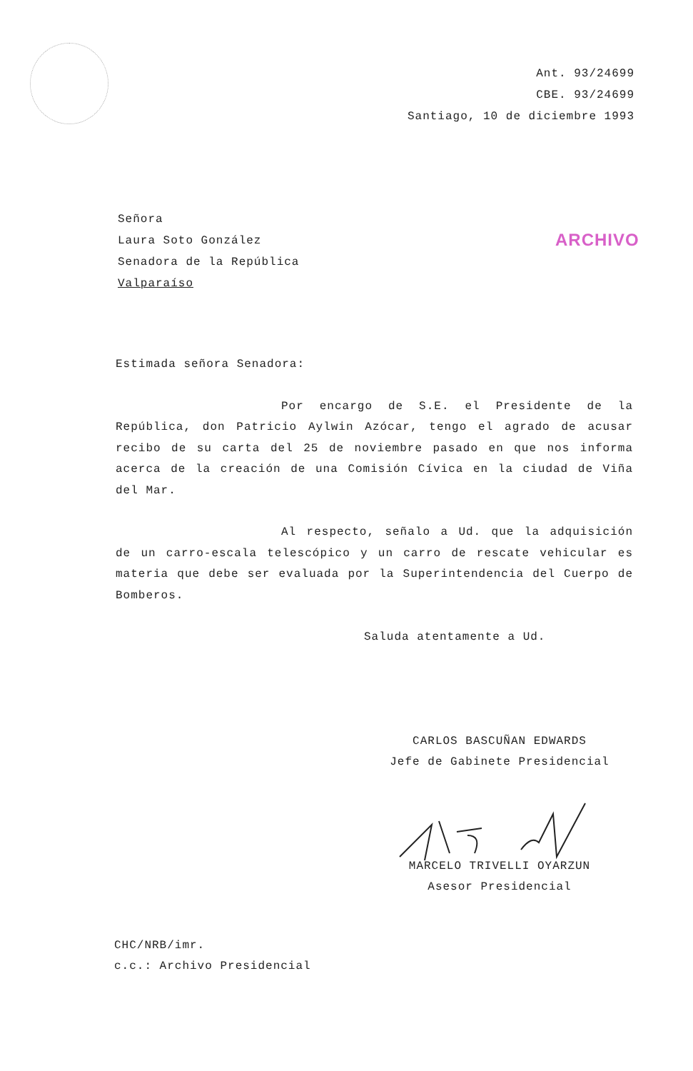Ant. 93/24699
CBE. 93/24699
Santiago, 10 de diciembre 1993
Señora
Laura Soto González
Senadora de la República
Valparaíso
ARCHIVO
Estimada señora Senadora:
Por encargo de S.E. el Presidente de la República, don Patricio Aylwin Azócar, tengo el agrado de acusar recibo de su carta del 25 de noviembre pasado en que nos informa acerca de la creación de una Comisión Cívica en la ciudad de Viña del Mar.
Al respecto, señalo a Ud. que la adquisición de un carro-escala telescópico y un carro de rescate vehicular es materia que debe ser evaluada por la Superintendencia del Cuerpo de Bomberos.
Saluda atentamente a Ud.
CARLOS BASCUÑAN EDWARDS
Jefe de Gabinete Presidencial
MARCELO TRIVELLI OYARZUN
Asesor Presidencial
CHC/NRB/imr.
c.c.: Archivo Presidencial